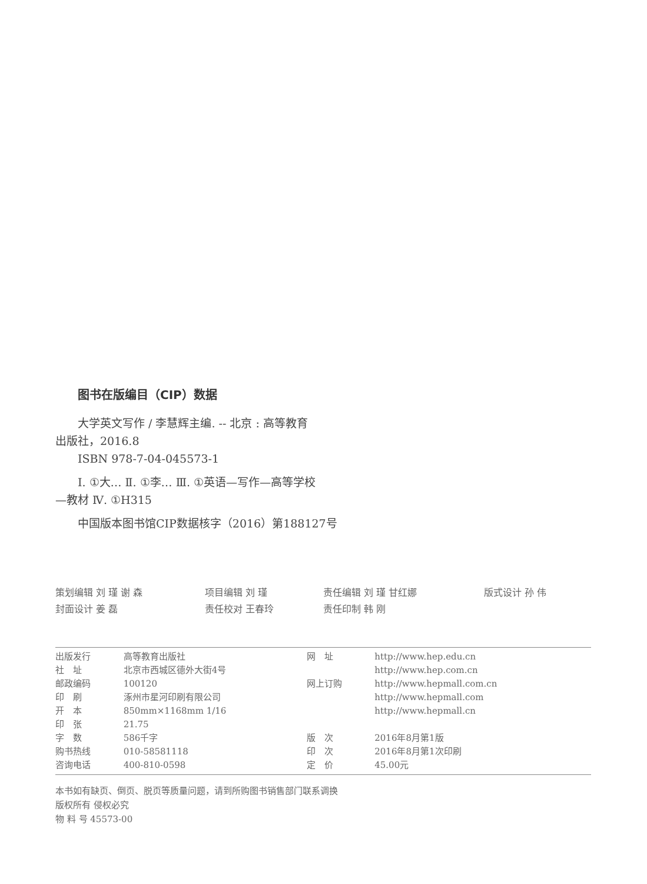图书在版编目（CIP）数据
大学英文写作 / 李慧辉主编. -- 北京 : 高等教育
出版社，2016.8
ISBN 978-7-04-045573-1
Ⅰ. ①大… Ⅱ. ①李… Ⅲ. ①英语—写作—高等学校
—教材 Ⅳ. ①H315
中国版本图书馆CIP数据核字（2016）第188127号
| 策划编辑 刘 瑾 谢 森 | 项目编辑 刘 瑾 | 责任编辑 刘 瑾 甘红娜 | 版式设计 孙 伟 |
| 封面设计 姜 磊 | 责任校对 王春玲 | 责任印制 韩 刚 | |
| 出版发行 | 高等教育出版社 | 网 址 | http://www.hep.edu.cn |
| 社 址 | 北京市西城区德外大街4号 | | http://www.hep.com.cn |
| 邮政编码 | 100120 | 网上订购 | http://www.hepmall.com.cn |
| 印 刷 | 涿州市星河印刷有限公司 | | http://www.hepmall.com |
| 开 本 | 850mm×1168mm 1/16 | | http://www.hepmall.cn |
| 印 张 | 21.75 | | |
| 字 数 | 586千字 | 版 次 | 2016年8月第1版 |
| 购书热线 | 010-58581118 | 印 次 | 2016年8月第1次印刷 |
| 咨询电话 | 400-810-0598 | 定 价 | 45.00元 |
本书如有缺页、倒页、脱页等质量问题，请到所购图书销售部门联系调换
版权所有 侵权必究
物 料 号 45573-00